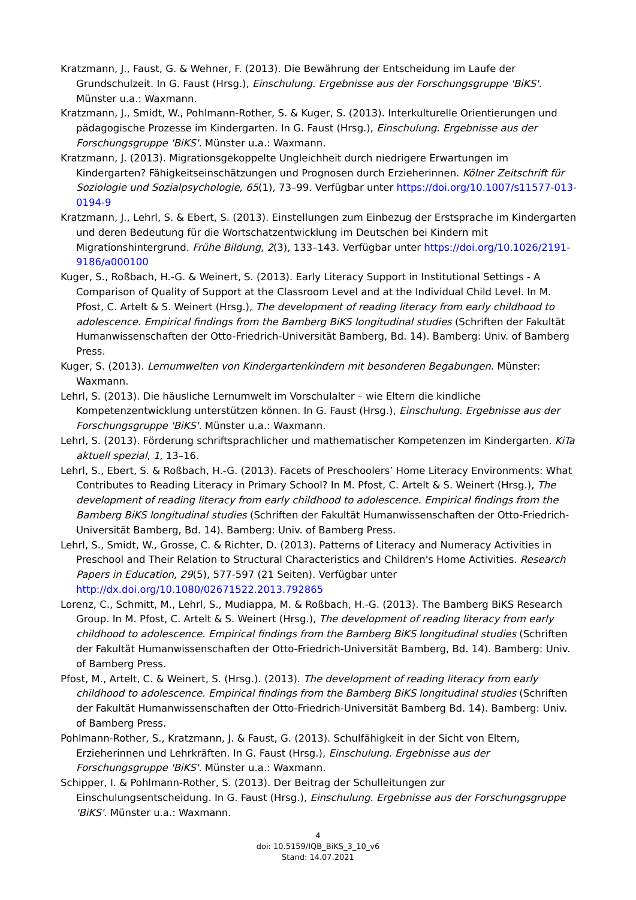Kratzmann, J., Faust, G. & Wehner, F. (2013). Die Bewährung der Entscheidung im Laufe der Grundschulzeit. In G. Faust (Hrsg.), Einschulung. Ergebnisse aus der Forschungsgruppe 'BiKS'. Münster u.a.: Waxmann.
Kratzmann, J., Smidt, W., Pohlmann-Rother, S. & Kuger, S. (2013). Interkulturelle Orientierungen und pädagogische Prozesse im Kindergarten. In G. Faust (Hrsg.), Einschulung. Ergebnisse aus der Forschungsgruppe 'BiKS'. Münster u.a.: Waxmann.
Kratzmann, J. (2013). Migrationsgekoppelte Ungleichheit durch niedrigere Erwartungen im Kindergarten? Fähigkeitseinschätzungen und Prognosen durch Erzieherinnen. Kölner Zeitschrift für Soziologie und Sozialpsychologie, 65(1), 73–99. Verfügbar unter https://doi.org/10.1007/s11577-013-0194-9
Kratzmann, J., Lehrl, S. & Ebert, S. (2013). Einstellungen zum Einbezug der Erstsprache im Kindergarten und deren Bedeutung für die Wortschatzentwicklung im Deutschen bei Kindern mit Migrationshintergrund. Frühe Bildung, 2(3), 133–143. Verfügbar unter https://doi.org/10.1026/2191-9186/a000100
Kuger, S., Roßbach, H.-G. & Weinert, S. (2013). Early Literacy Support in Institutional Settings - A Comparison of Quality of Support at the Classroom Level and at the Individual Child Level. In M. Pfost, C. Artelt & S. Weinert (Hrsg.), The development of reading literacy from early childhood to adolescence. Empirical findings from the Bamberg BiKS longitudinal studies (Schriften der Fakultät Humanwissenschaften der Otto-Friedrich-Universität Bamberg, Bd. 14). Bamberg: Univ. of Bamberg Press.
Kuger, S. (2013). Lernumwelten von Kindergartenkindern mit besonderen Begabungen. Münster: Waxmann.
Lehrl, S. (2013). Die häusliche Lernumwelt im Vorschulalter – wie Eltern die kindliche Kompetenzentwicklung unterstützen können. In G. Faust (Hrsg.), Einschulung. Ergebnisse aus der Forschungsgruppe 'BiKS'. Münster u.a.: Waxmann.
Lehrl, S. (2013). Förderung schriftsprachlicher und mathematischer Kompetenzen im Kindergarten. KiTa aktuell spezial, 1, 13–16.
Lehrl, S., Ebert, S. & Roßbach, H.-G. (2013). Facets of Preschoolers’ Home Literacy Environments: What Contributes to Reading Literacy in Primary School? In M. Pfost, C. Artelt & S. Weinert (Hrsg.), The development of reading literacy from early childhood to adolescence. Empirical findings from the Bamberg BiKS longitudinal studies (Schriften der Fakultät Humanwissenschaften der Otto-Friedrich-Universität Bamberg, Bd. 14). Bamberg: Univ. of Bamberg Press.
Lehrl, S., Smidt, W., Grosse, C. & Richter, D. (2013). Patterns of Literacy and Numeracy Activities in Preschool and Their Relation to Structural Characteristics and Children's Home Activities. Research Papers in Education, 29(5), 577-597 (21 Seiten). Verfügbar unter http://dx.doi.org/10.1080/02671522.2013.792865
Lorenz, C., Schmitt, M., Lehrl, S., Mudiappa, M. & Roßbach, H.-G. (2013). The Bamberg BiKS Research Group. In M. Pfost, C. Artelt & S. Weinert (Hrsg.), The development of reading literacy from early childhood to adolescence. Empirical findings from the Bamberg BiKS longitudinal studies (Schriften der Fakultät Humanwissenschaften der Otto-Friedrich-Universität Bamberg, Bd. 14). Bamberg: Univ. of Bamberg Press.
Pfost, M., Artelt, C. & Weinert, S. (Hrsg.). (2013). The development of reading literacy from early childhood to adolescence. Empirical findings from the Bamberg BiKS longitudinal studies (Schriften der Fakultät Humanwissenschaften der Otto-Friedrich-Universität Bamberg Bd. 14). Bamberg: Univ. of Bamberg Press.
Pohlmann-Rother, S., Kratzmann, J. & Faust, G. (2013). Schulfähigkeit in der Sicht von Eltern, Erzieherinnen und Lehrkräften. In G. Faust (Hrsg.), Einschulung. Ergebnisse aus der Forschungsgruppe 'BiKS'. Münster u.a.: Waxmann.
Schipper, I. & Pohlmann-Rother, S. (2013). Der Beitrag der Schulleitungen zur Einschulungsentscheidung. In G. Faust (Hrsg.), Einschulung. Ergebnisse aus der Forschungsgruppe 'BiKS'. Münster u.a.: Waxmann.
4
doi: 10.5159/IQB_BiKS_3_10_v6
Stand: 14.07.2021